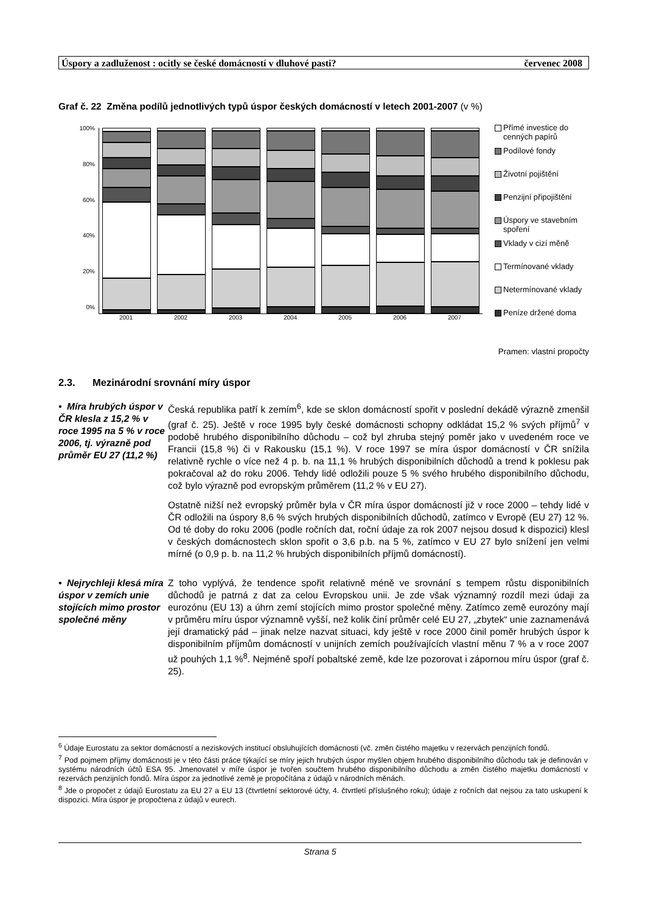Úspory a zadluženost : ocitly se české domácností v dluhové pasti? červenec 2008
Graf č. 22 Změna podílů jednotlivých typů úspor českých domácností v letech 2001-2007 (v %)
100%
80%
60%
40%
20%
0%
2001 2002 2003 2004 2005 2006 2007
Přímé investice do cenných papírů
Podílové fondy
Životní pojištění
Penzijní připojištění
Úspory ve stavebním spoření
Vklady v cizí měně
Termínované vklady
Netermínované vklady
Peníze držené doma
Pramen: vlastní propočty
2.3. Mezinárodní srovnání míry úspor
• Míra hrubých úspor v ČR klesla z 15,2 % v roce 1995 na 5 % v roce 2006, tj. výrazně pod průměr EU 27 (11,2 %)
Česká republika patří k zemím<sup>6</sup>, kde se sklon domácností spořit v poslední dekádě výrazně zmenšil (graf č. 25). Ještě v roce 1995 byly české domácnosti schopny odkládat 15,2 % svých příjmů<sup>7</sup> v podobě hrubého disponibilního důchodu – což byl zhruba stejný poměr jako v uvedeném roce ve Francii (15,8 %) či v Rakousku (15,1 %). V roce 1997 se míra úspor domácností v ČR snížila relativně rychle o více než 4 p. b. na 11,1 % hrubých disponibilních důchodů a trend k poklesu pak pokračoval až do roku 2006. Tehdy lidé odložili pouze 5 % svého hrubého disponibilního důchodu, což bylo výrazně pod evropským průměrem (11,2 % v EU 27).
Ostatně nižší než evropský průměr byla v ČR míra úspor domácností již v roce 2000 – tehdy lidé v ČR odložili na úspory 8,6 % svých hrubých disponibilních důchodů, zatímco v Evropě (EU 27) 12 %. Od té doby do roku 2006 (podle ročních dat, roční údaje za rok 2007 nejsou dosud k dispozici) klesl v českých domácnostech sklon spořit o 3,6 p.b. na 5 %, zatímco v EU 27 bylo snížení jen velmi mírné (o 0,9 p. b. na 11,2 % hrubých disponibilních příjmů domácností).
• Nejrychleji klesá míra úspor v zemích unie stojících mimo prostor společné měny
Z toho vyplývá, že tendence spořit relativně méně ve srovnání s tempem růstu disponibilních důchodů je patrná z dat za celou Evropskou unii. Je zde však významný rozdíl mezi údaji za eurozónu (EU 13) a úhrn zemí stojících mimo prostor společné měny. Zatímco země eurozóny mají v průměru míru úspor významně vyšší, než kolik činí průměr celé EU 27, „zbytek“ unie zaznamenává její dramatický pád – jinak nelze nazvat situaci, kdy ještě v roce 2000 činil poměr hrubých úspor k disponibilním příjmům domácností v unijních zemích používajících vlastní měnu 7 % a v roce 2007 už pouhých 1,1 %<sup>8</sup>. Nejméně spoří pobaltské země, kde lze pozorovat i zápornou míru úspor (graf č. 25).
<sup>6</sup> Údaje Eurostatu za sektor domácností a neziskových institucí obsluhujících domácnosti (vč. změn čistého majetku v rezervách penzijních fondů.
<sup>7</sup> Pod pojmem příjmy domácnosti je v této části práce týkající se míry jejich hrubých úspor myšlen objem hrubého disponibilního důchodu tak je definován v systému národních účtů ESA 95. Jmenovatel v míře úspor je tvořen součtem hrubého disponibilního důchodu a změn čistého majetku domácností v rezervách penzijních fondů. Míra úspor za jednotlivé země je propočítána z údajů v národních měnách.
<sup>8</sup> Jde o propočet z údajů Eurostatu za EU 27 a EU 13 (čtvrtletní sektorové účty, 4. čtvrtletí příslušného roku); údaje z ročních dat nejsou za tato uskupení k dispozici. Míra úspor je propočtena z údajů v eurech.
Strana 5